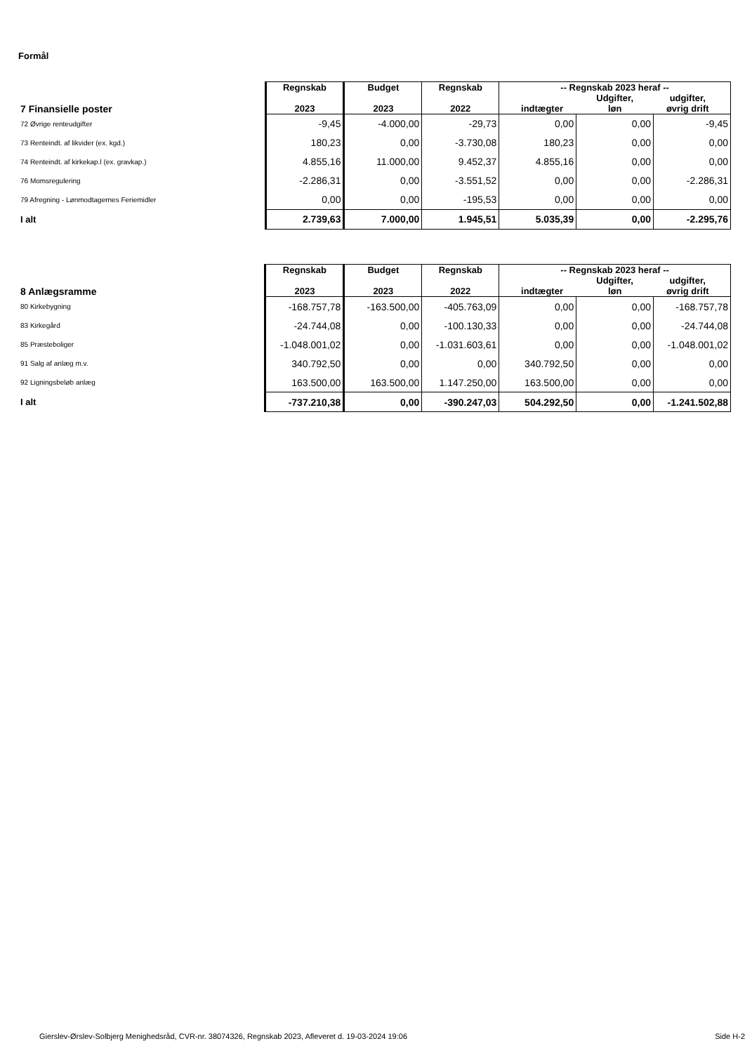Formål
| 7 Finansielle poster | Regnskab 2023 | Budget 2023 | Regnskab 2022 | -- Regnskab 2023 heraf -- indtægter Udgifter, løn udgifter, øvrig drift | | |
| 72 Øvrige renteudgifter | -9,45 | -4.000,00 | -29,73 | 0,00 | 0,00 | -9,45 |
| 73 Renteindt. af likvider (ex. kgd.) | 180,23 | 0,00 | -3.730,08 | 180,23 | 0,00 | 0,00 |
| 74 Renteindt. af kirkekap.l (ex. gravkap.) | 4.855,16 | 11.000,00 | 9.452,37 | 4.855,16 | 0,00 | 0,00 |
| 76 Momsregulering | -2.286,31 | 0,00 | -3.551,52 | 0,00 | 0,00 | -2.286,31 |
| 79 Afregning - Lønmodtagernes Feriemidler | 0,00 | 0,00 | -195,53 | 0,00 | 0,00 | 0,00 |
| I alt | 2.739,63 | 7.000,00 | 1.945,51 | 5.035,39 | 0,00 | -2.295,76 |
| 8 Anlægsramme | Regnskab 2023 | Budget 2023 | Regnskab 2022 | -- Regnskab 2023 heraf -- indtægter Udgifter, løn udgifter, øvrig drift | | |
| 80 Kirkebygning | -168.757,78 | -163.500,00 | -405.763,09 | 0,00 | 0,00 | -168.757,78 |
| 83 Kirkegård | -24.744,08 | 0,00 | -100.130,33 | 0,00 | 0,00 | -24.744,08 |
| 85 Præsteboliger | -1.048.001,02 | 0,00 | -1.031.603,61 | 0,00 | 0,00 | -1.048.001,02 |
| 91 Salg af anlæg m.v. | 340.792,50 | 0,00 | 0,00 | 340.792,50 | 0,00 | 0,00 |
| 92 Ligningsbeløb anlæg | 163.500,00 | 163.500,00 | 1.147.250,00 | 163.500,00 | 0,00 | 0,00 |
| I alt | -737.210,38 | 0,00 | -390.247,03 | 504.292,50 | 0,00 | -1.241.502,88 |
Gierslev-Ørslev-Solbjerg Menighedsråd, CVR-nr. 38074326, Regnskab 2023, Afleveret d. 19-03-2024 19:06 Side H-2